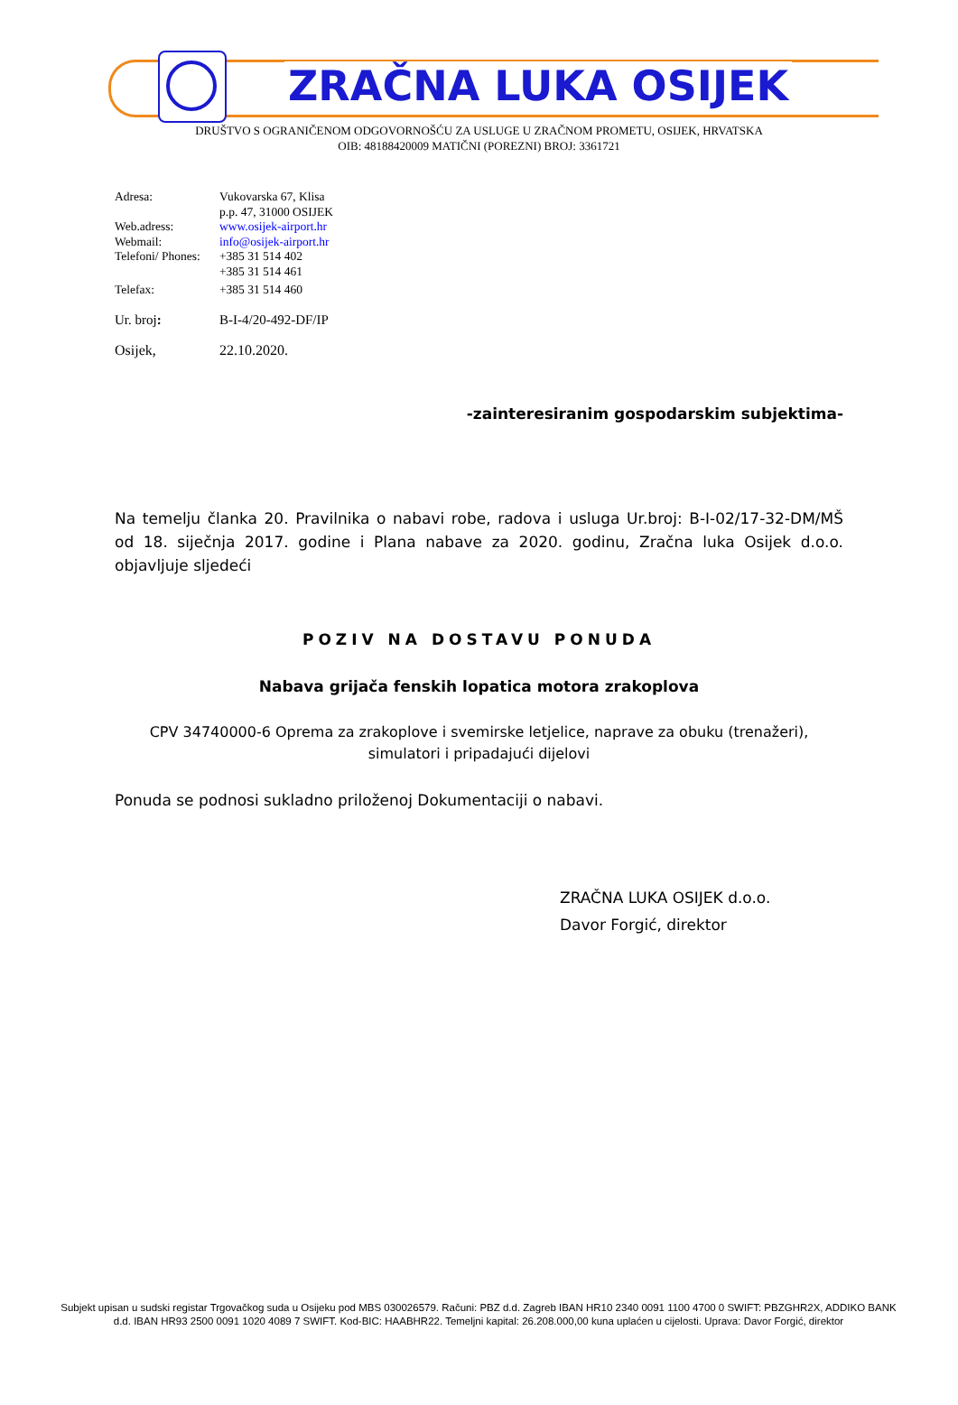ZRAČNA LUKA OSIJEK
DRUŠTVO S OGRANIČENOM ODGOVORNOŠĆU ZA USLUGE U ZRAČNOM PROMETU, OSIJEK, HRVATSKA
OIB: 48188420009 MATIČNI (POREZNI) BROJ: 3361721
Adresa: Vukovarska 67, Klisa
p.p. 47, 31000 OSIJEK
Web.adress: www.osijek-airport.hr
Webmail: info@osijek-airport.hr
Telefoni/ Phones: +385 31 514 402
+385 31 514 461
Telefax: +385 31 514 460
Ur. broj: B-I-4/20-492-DF/IP
Osijek, 22.10.2020.
-zainteresiranim gospodarskim subjektima-
Na temelju članka 20. Pravilnika o nabavi robe, radova i usluga Ur.broj: B-I-02/17-32-DM/MŠ od 18. siječnja 2017. godine i Plana nabave za 2020. godinu, Zračna luka Osijek d.o.o. objavljuje sljedeći
POZIV NA DOSTAVU PONUDA
Nabava grijača fenskih lopatica motora zrakoplova
CPV 34740000-6 Oprema za zrakoplove i svemirske letjelice, naprave za obuku (trenažeri), simulatori i pripadajući dijelovi
Ponuda se podnosi sukladno priloženoj Dokumentaciji o nabavi.
ZRAČNA LUKA OSIJEK d.o.o.
Davor Forgić, direktor
Subjekt upisan u sudski registar Trgovačkog suda u Osijeku pod MBS 030026579. Računi: PBZ d.d. Zagreb IBAN HR10 2340 0091 1100 4700 0 SWIFT: PBZGHR2X, ADDIKO BANK d.d. IBAN HR93 2500 0091 1020 4089 7 SWIFT. Kod-BIC: HAABHR22. Temeljni kapital: 26.208.000,00 kuna uplaćen u cijelosti. Uprava: Davor Forgić, direktor